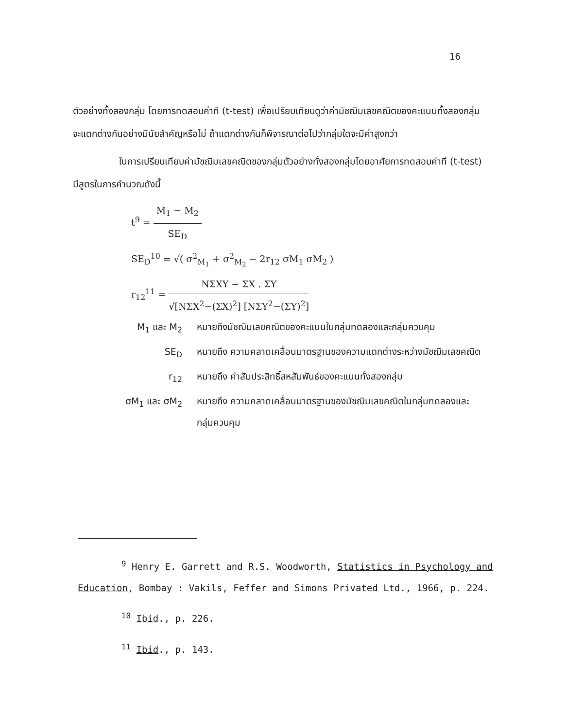16
ตัวอย่างทั้งสองกลุ่ม โดยการทดสอบค่าที (t-test) เพื่อเปรียบเทียบดูว่าค่ามัชฌิมเลขคณิตของคะแนนทั้งสองกลุ่มจะแตกต่างกันอย่างมีนัยสำคัญหรือไม่ ถ้าแตกต่างกันก็พิจารณาต่อไปว่ากลุ่มใดจะมีค่าสูงกว่า
ในการเปรียบเทียบค่ามัชฌิมเลขคณิตของกลุ่มตัวอย่างทั้งสองกลุ่มโดยอาศัยการทดสอบค่าที (t-test) มีสูตรในการคำนวณดังนี้
t<sup>9</sup> =
M<sub>1</sub> − M<sub>2</sub>
SE<sub>D</sub>
SE<sub>D</sub><sup>10</sup> = √( σ<sup>2</sup><sub>M<sub>1</sub></sub> + σ<sup>2</sup><sub>M<sub>2</sub></sub> − 2r<sub>12</sub> σM<sub>1</sub> σM<sub>2</sub> )
r<sub>12</sub><sup>11</sup> =
NΣXY − ΣX . ΣY
√[NΣX<sup>2</sup>−(ΣX)<sup>2</sup>] [NΣY<sup>2</sup>−(ΣY)<sup>2</sup>]
M<sub>1</sub> และ M<sub>2</sub> หมายถึงมัชฌิมเลขคณิตของคะแนนในกลุ่มทดลองและกลุ่มควบคุม
SE<sub>D</sub> หมายถึง ความคลาดเคลื่อนมาตรฐานของความแตกต่างระหว่างมัชฌิมเลขคณิต
r<sub>12</sub> หมายถึง ค่าสัมประสิทธิ์สหสัมพันธ์ของคะแนนทั้งสองกลุ่ม
σM<sub>1</sub> และ σM<sub>2</sub> หมายถึง ความคลาดเคลื่อนมาตรฐานของมัชฌิมเลขคณิตในกลุ่มทดลองและกลุ่มควบคุม
<sup>9</sup> Henry E. Garrett and R.S. Woodworth, Statistics in Psychology and Education, Bombay : Vakils, Feffer and Simons Privated Ltd., 1966, p. 224.
<sup>10</sup> Ibid., p. 226.
<sup>11</sup> Ibid., p. 143.